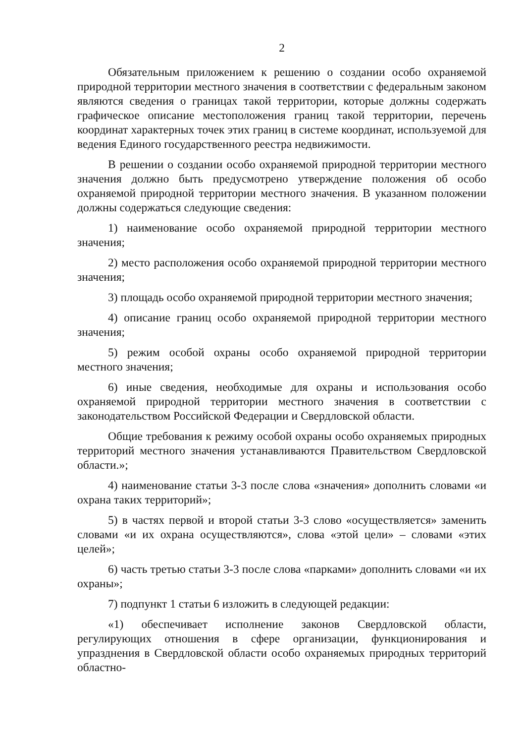2
Обязательным приложением к решению о создании особо охраняемой природной территории местного значения в соответствии с федеральным законом являются сведения о границах такой территории, которые должны содержать графическое описание местоположения границ такой территории, перечень координат характерных точек этих границ в системе координат, используемой для ведения Единого государственного реестра недвижимости.
В решении о создании особо охраняемой природной территории местного значения должно быть предусмотрено утверждение положения об особо охраняемой природной территории местного значения. В указанном положении должны содержаться следующие сведения:
1) наименование особо охраняемой природной территории местного значения;
2) место расположения особо охраняемой природной территории местного значения;
3) площадь особо охраняемой природной территории местного значения;
4) описание границ особо охраняемой природной территории местного значения;
5) режим особой охраны особо охраняемой природной территории местного значения;
6) иные сведения, необходимые для охраны и использования особо охраняемой природной территории местного значения в соответствии с законодательством Российской Федерации и Свердловской области.
Общие требования к режиму особой охраны особо охраняемых природных территорий местного значения устанавливаются Правительством Свердловской области.»;
4) наименование статьи 3-3 после слова «значения» дополнить словами «и охрана таких территорий»;
5) в частях первой и второй статьи 3-3 слово «осуществляется» заменить словами «и их охрана осуществляются», слова «этой цели» – словами «этих целей»;
6) часть третью статьи 3-3 после слова «парками» дополнить словами «и их охраны»;
7) подпункт 1 статьи 6 изложить в следующей редакции:
«1) обеспечивает исполнение законов Свердловской области, регулирующих отношения в сфере организации, функционирования и упразднения в Свердловской области особо охраняемых природных территорий областно-